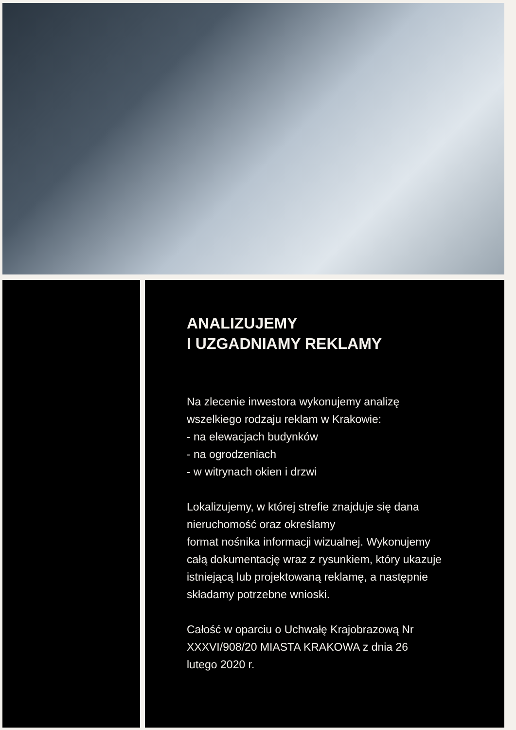ANALIZUJEMY
I UZGADNIAMY REKLAMY
Na zlecenie inwestora wykonujemy analizę
wszelkiego rodzaju reklam w Krakowie:
- na elewacjach budynków
- na ogrodzeniach
- w witrynach okien i drzwi
Lokalizujemy, w której strefie znajduje się dana
nieruchomość oraz określamy
format nośnika informacji wizualnej. Wykonujemy
całą dokumentację wraz z rysunkiem, który ukazuje
istniejącą lub projektowaną reklamę, a następnie
składamy potrzebne wnioski.
Całość w oparciu o Uchwałę Krajobrazową Nr
XXXVI/908/20 MIASTA KRAKOWA z dnia 26
lutego 2020 r.